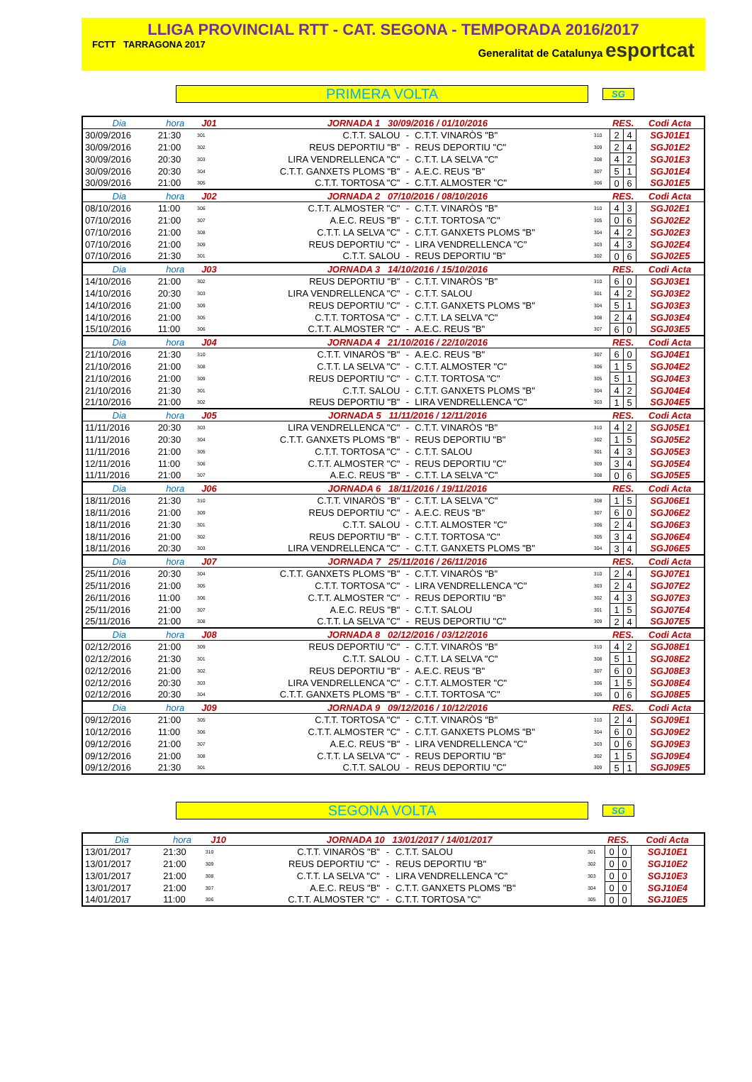LLIGA PROVINCIAL RTT - CAT. SEGONA - TEMPORADA 2016/2017
FCTT TARRAGONA 2017 Generalitat de Catalunya esportcat
PRIMERA VOLTA
SG
| Dia | hora | J01 | JORNADA 1 30/09/2016 / 01/10/2016 | | | | RES. | | Codi Acta |
| --- | --- | --- | --- | --- | --- | --- | --- | --- | --- |
| 30/09/2016 | 21:30 | 301 | C.T.T. SALOU | - | C.T.T. VINARÒS "B" | 310 | 2 | 4 | SGJ01E1 |
| 30/09/2016 | 21:00 | 302 | REUS DEPORTIU "B" | - | REUS DEPORTIU "C" | 309 | 2 | 4 | SGJ01E2 |
| 30/09/2016 | 20:30 | 303 | LIRA VENDRELLENCA "C" | - | C.T.T. LA SELVA "C" | 308 | 4 | 2 | SGJ01E3 |
| 30/09/2016 | 20:30 | 304 | C.T.T. GANXETS PLOMS "B" | - | A.E.C. REUS "B" | 307 | 5 | 1 | SGJ01E4 |
| 30/09/2016 | 21:00 | 305 | C.T.T. TORTOSA "C" | - | C.T.T. ALMOSTER "C" | 306 | 0 | 6 | SGJ01E5 |
| Dia | hora | J02 | JORNADA 2 07/10/2016 / 08/10/2016 | | | | RES. | | Codi Acta |
| 08/10/2016 | 11:00 | 306 | C.T.T. ALMOSTER "C" | - | C.T.T. VINARÒS "B" | 310 | 4 | 3 | SGJ02E1 |
| 07/10/2016 | 21:00 | 307 | A.E.C. REUS "B" | - | C.T.T. TORTOSA "C" | 305 | 0 | 6 | SGJ02E2 |
| 07/10/2016 | 21:00 | 308 | C.T.T. LA SELVA "C" | - | C.T.T. GANXETS PLOMS "B" | 304 | 4 | 2 | SGJ02E3 |
| 07/10/2016 | 21:00 | 309 | REUS DEPORTIU "C" | - | LIRA VENDRELLENCA "C" | 303 | 4 | 3 | SGJ02E4 |
| 07/10/2016 | 21:30 | 301 | C.T.T. SALOU | - | REUS DEPORTIU "B" | 302 | 0 | 6 | SGJ02E5 |
| Dia | hora | J03 | JORNADA 3 14/10/2016 / 15/10/2016 | | | | RES. | | Codi Acta |
| 14/10/2016 | 21:00 | 302 | REUS DEPORTIU "B" | - | C.T.T. VINARÒS "B" | 310 | 6 | 0 | SGJ03E1 |
| 14/10/2016 | 20:30 | 303 | LIRA VENDRELLENCA "C" | - | C.T.T. SALOU | 301 | 4 | 2 | SGJ03E2 |
| 14/10/2016 | 21:00 | 309 | REUS DEPORTIU "C" | - | C.T.T. GANXETS PLOMS "B" | 304 | 5 | 1 | SGJ03E3 |
| 14/10/2016 | 21:00 | 305 | C.T.T. TORTOSA "C" | - | C.T.T. LA SELVA "C" | 308 | 2 | 4 | SGJ03E4 |
| 15/10/2016 | 11:00 | 306 | C.T.T. ALMOSTER "C" | - | A.E.C. REUS "B" | 307 | 6 | 0 | SGJ03E5 |
| Dia | hora | J04 | JORNADA 4 21/10/2016 / 22/10/2016 | | | | RES. | | Codi Acta |
| 21/10/2016 | 21:30 | 310 | C.T.T. VINARÒS "B" | - | A.E.C. REUS "B" | 307 | 6 | 0 | SGJ04E1 |
| 21/10/2016 | 21:00 | 308 | C.T.T. LA SELVA "C" | - | C.T.T. ALMOSTER "C" | 306 | 1 | 5 | SGJ04E2 |
| 21/10/2016 | 21:00 | 309 | REUS DEPORTIU "C" | - | C.T.T. TORTOSA "C" | 305 | 5 | 1 | SGJ04E3 |
| 21/10/2016 | 21:30 | 301 | C.T.T. SALOU | - | C.T.T. GANXETS PLOMS "B" | 304 | 4 | 2 | SGJ04E4 |
| 21/10/2016 | 21:00 | 302 | REUS DEPORTIU "B" | - | LIRA VENDRELLENCA "C" | 303 | 1 | 5 | SGJ04E5 |
| Dia | hora | J05 | JORNADA 5 11/11/2016 / 12/11/2016 | | | | RES. | | Codi Acta |
| 11/11/2016 | 20:30 | 303 | LIRA VENDRELLENCA "C" | - | C.T.T. VINARÒS "B" | 310 | 4 | 2 | SGJ05E1 |
| 11/11/2016 | 20:30 | 304 | C.T.T. GANXETS PLOMS "B" | - | REUS DEPORTIU "B" | 302 | 1 | 5 | SGJ05E2 |
| 11/11/2016 | 21:00 | 305 | C.T.T. TORTOSA "C" | - | C.T.T. SALOU | 301 | 4 | 3 | SGJ05E3 |
| 12/11/2016 | 11:00 | 306 | C.T.T. ALMOSTER "C" | - | REUS DEPORTIU "C" | 309 | 3 | 4 | SGJ05E4 |
| 11/11/2016 | 21:00 | 307 | A.E.C. REUS "B" | - | C.T.T. LA SELVA "C" | 308 | 0 | 6 | SGJ05E5 |
| Dia | hora | J06 | JORNADA 6 18/11/2016 / 19/11/2016 | | | | RES. | | Codi Acta |
| 18/11/2016 | 21:30 | 310 | C.T.T. VINARÒS "B" | - | C.T.T. LA SELVA "C" | 308 | 1 | 5 | SGJ06E1 |
| 18/11/2016 | 21:00 | 309 | REUS DEPORTIU "C" | - | A.E.C. REUS "B" | 307 | 6 | 0 | SGJ06E2 |
| 18/11/2016 | 21:30 | 301 | C.T.T. SALOU | - | C.T.T. ALMOSTER "C" | 306 | 2 | 4 | SGJ06E3 |
| 18/11/2016 | 21:00 | 302 | REUS DEPORTIU "B" | - | C.T.T. TORTOSA "C" | 305 | 3 | 4 | SGJ06E4 |
| 18/11/2016 | 20:30 | 303 | LIRA VENDRELLENCA "C" | - | C.T.T. GANXETS PLOMS "B" | 304 | 3 | 4 | SGJ06E5 |
| Dia | hora | J07 | JORNADA 7 25/11/2016 / 26/11/2016 | | | | RES. | | Codi Acta |
| 25/11/2016 | 20:30 | 304 | C.T.T. GANXETS PLOMS "B" | - | C.T.T. VINARÒS "B" | 310 | 2 | 4 | SGJ07E1 |
| 25/11/2016 | 21:00 | 305 | C.T.T. TORTOSA "C" | - | LIRA VENDRELLENCA "C" | 303 | 2 | 4 | SGJ07E2 |
| 26/11/2016 | 11:00 | 306 | C.T.T. ALMOSTER "C" | - | REUS DEPORTIU "B" | 302 | 4 | 3 | SGJ07E3 |
| 25/11/2016 | 21:00 | 307 | A.E.C. REUS "B" | - | C.T.T. SALOU | 301 | 1 | 5 | SGJ07E4 |
| 25/11/2016 | 21:00 | 308 | C.T.T. LA SELVA "C" | - | REUS DEPORTIU "C" | 309 | 2 | 4 | SGJ07E5 |
| Dia | hora | J08 | JORNADA 8 02/12/2016 / 03/12/2016 | | | | RES. | | Codi Acta |
| 02/12/2016 | 21:00 | 309 | REUS DEPORTIU "C" | - | C.T.T. VINARÒS "B" | 310 | 4 | 2 | SGJ08E1 |
| 02/12/2016 | 21:30 | 301 | C.T.T. SALOU | - | C.T.T. LA SELVA "C" | 308 | 5 | 1 | SGJ08E2 |
| 02/12/2016 | 21:00 | 302 | REUS DEPORTIU "B" | - | A.E.C. REUS "B" | 307 | 6 | 0 | SGJ08E3 |
| 02/12/2016 | 20:30 | 303 | LIRA VENDRELLENCA "C" | - | C.T.T. ALMOSTER "C" | 306 | 1 | 5 | SGJ08E4 |
| 02/12/2016 | 20:30 | 304 | C.T.T. GANXETS PLOMS "B" | - | C.T.T. TORTOSA "C" | 305 | 0 | 6 | SGJ08E5 |
| Dia | hora | J09 | JORNADA 9 09/12/2016 / 10/12/2016 | | | | RES. | | Codi Acta |
| 09/12/2016 | 21:00 | 305 | C.T.T. TORTOSA "C" | - | C.T.T. VINARÒS "B" | 310 | 2 | 4 | SGJ09E1 |
| 10/12/2016 | 11:00 | 306 | C.T.T. ALMOSTER "C" | - | C.T.T. GANXETS PLOMS "B" | 304 | 6 | 0 | SGJ09E2 |
| 09/12/2016 | 21:00 | 307 | A.E.C. REUS "B" | - | LIRA VENDRELLENCA "C" | 303 | 0 | 6 | SGJ09E3 |
| 09/12/2016 | 21:00 | 308 | C.T.T. LA SELVA "C" | - | REUS DEPORTIU "B" | 302 | 1 | 5 | SGJ09E4 |
| 09/12/2016 | 21:30 | 301 | C.T.T. SALOU | - | REUS DEPORTIU "C" | 309 | 5 | 1 | SGJ09E5 |
SEGONA VOLTA
SG
| Dia | hora | J10 | JORNADA 10 13/01/2017 / 14/01/2017 | | | | RES. | | Codi Acta |
| --- | --- | --- | --- | --- | --- | --- | --- | --- | --- |
| 13/01/2017 | 21:30 | 310 | C.T.T. VINARÒS "B" | - | C.T.T. SALOU | 301 | 0 | 0 | SGJ10E1 |
| 13/01/2017 | 21:00 | 309 | REUS DEPORTIU "C" | - | REUS DEPORTIU "B" | 302 | 0 | 0 | SGJ10E2 |
| 13/01/2017 | 21:00 | 308 | C.T.T. LA SELVA "C" | - | LIRA VENDRELLENCA "C" | 303 | 0 | 0 | SGJ10E3 |
| 13/01/2017 | 21:00 | 307 | A.E.C. REUS "B" | - | C.T.T. GANXETS PLOMS "B" | 304 | 0 | 0 | SGJ10E4 |
| 14/01/2017 | 11:00 | 306 | C.T.T. ALMOSTER "C" | - | C.T.T. TORTOSA "C" | 305 | 0 | 0 | SGJ10E5 |